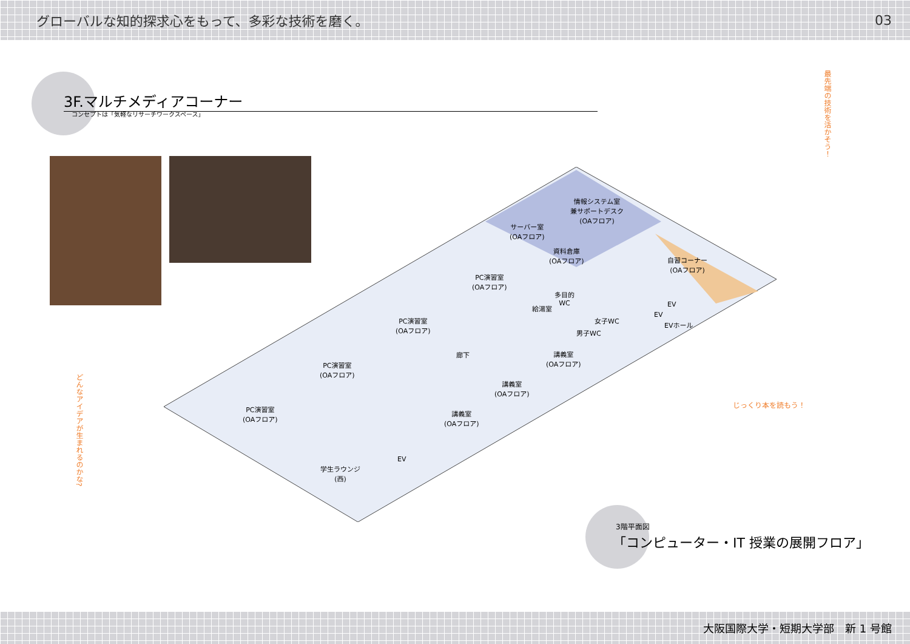グローバルな知的探求心をもって、多彩な技術を磨く。 03
3F.マルチメディアコーナー
コンセプトは「気軽なリサーチワークスペース」
情報システム室
兼サポートデスク
(OAフロア)
サーバー室
(OAフロア)
資料倉庫
(OAフロア)
自習コーナー
(OAフロア)
PC演習室
(OAフロア)
PC演習室
(OAフロア)
PC演習室
(OAフロア)
PC演習室
(OAフロア)
多目的
WC
給湯室
女子WC
男子WC
EV
EV
EVホール
廊下
講義室
(OAフロア)
講義室
(OAフロア)
講義室
(OAフロア)
EV
学生ラウンジ
(西)
最先端の技術を活かそう！
じっくり本を読もう！
どんなアイデアが生まれるのかな?
3階平面図
「コンピューター・IT 授業の展開フロア」
大阪国際大学・短期大学部　新 1 号館